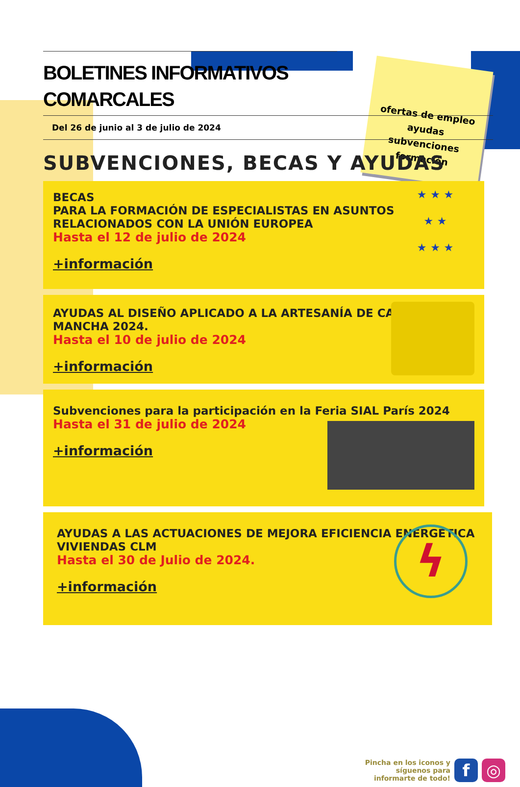ofertas de empleo
ayudas
subvenciones
formación
BOLETINES INFORMATIVOS COMARCALES
Del 26 de junio al 3 de julio de 2024
SUBVENCIONES, BECAS Y AYUDAS
BECAS
PARA LA FORMACIÓN DE ESPECIALISTAS EN ASUNTOS RELACIONADOS CON LA UNIÓN EUROPEA
Hasta el 12 de julio de 2024
+información
★ ★ ★
★ ★
★ ★ ★
AYUDAS AL DISEÑO APLICADO A LA ARTESANÍA DE CASTILLA-LA MANCHA 2024.
Hasta el 10 de julio de 2024
+información
Subvenciones para la participación en la Feria SIAL París 2024
Hasta el 31 de julio de 2024
+información
AYUDAS A LAS ACTUACIONES DE MEJORA EFICIENCIA ENERGÉTICA VIVIENDAS CLM
Hasta el 30 de Julio de 2024.
+información
ϟ
Pincha en los iconos y
síguenos para
informarte de todo!
f ◎